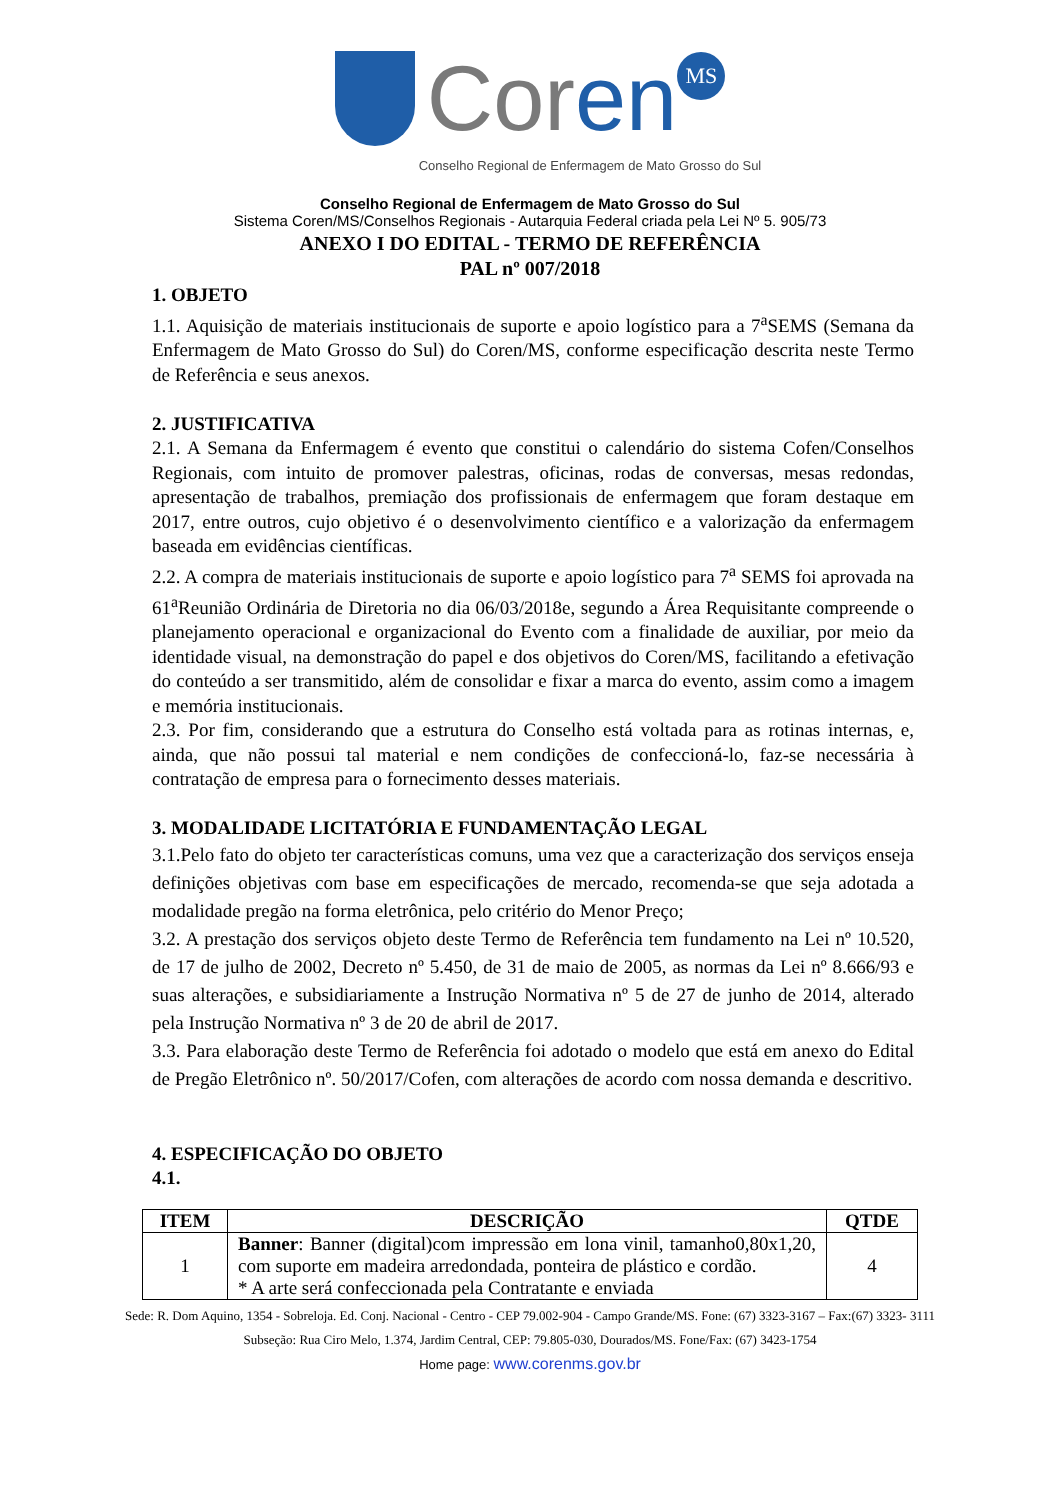Coren MS
Conselho Regional de Enfermagem de Mato Grosso do Sul
Conselho Regional de Enfermagem de Mato Grosso do Sul
Sistema Coren/MS/Conselhos Regionais - Autarquia Federal criada pela Lei Nº 5. 905/73
ANEXO I DO EDITAL - TERMO DE REFERÊNCIA
PAL nº 007/2018
1. OBJETO
1.1. Aquisição de materiais institucionais de suporte e apoio logístico para a 7<sup>a</sup>SEMS (Semana da Enfermagem de Mato Grosso do Sul) do Coren/MS, conforme especificação descrita neste Termo de Referência e seus anexos.
2. JUSTIFICATIVA
2.1. A Semana da Enfermagem é evento que constitui o calendário do sistema Cofen/Conselhos Regionais, com intuito de promover palestras, oficinas, rodas de conversas, mesas redondas, apresentação de trabalhos, premiação dos profissionais de enfermagem que foram destaque em 2017, entre outros, cujo objetivo é o desenvolvimento científico e a valorização da enfermagem baseada em evidências científicas.
2.2. A compra de materiais institucionais de suporte e apoio logístico para 7<sup>a</sup> SEMS foi aprovada na 61<sup>a</sup>Reunião Ordinária de Diretoria no dia 06/03/2018e, segundo a Área Requisitante compreende o planejamento operacional e organizacional do Evento com a finalidade de auxiliar, por meio da identidade visual, na demonstração do papel e dos objetivos do Coren/MS, facilitando a efetivação do conteúdo a ser transmitido, além de consolidar e fixar a marca do evento, assim como a imagem e memória institucionais.
2.3. Por fim, considerando que a estrutura do Conselho está voltada para as rotinas internas, e, ainda, que não possui tal material e nem condições de confeccioná-lo, faz-se necessária à contratação de empresa para o fornecimento desses materiais.
3. MODALIDADE LICITATÓRIA E FUNDAMENTAÇÃO LEGAL
3.1.Pelo fato do objeto ter características comuns, uma vez que a caracterização dos serviços enseja definições objetivas com base em especificações de mercado, recomenda-se que seja adotada a modalidade pregão na forma eletrônica, pelo critério do Menor Preço;
3.2. A prestação dos serviços objeto deste Termo de Referência tem fundamento na Lei nº 10.520, de 17 de julho de 2002, Decreto nº 5.450, de 31 de maio de 2005, as normas da Lei nº 8.666/93 e suas alterações, e subsidiariamente a Instrução Normativa nº 5 de 27 de junho de 2014, alterado pela Instrução Normativa nº 3 de 20 de abril de 2017.
3.3. Para elaboração deste Termo de Referência foi adotado o modelo que está em anexo do Edital de Pregão Eletrônico nº. 50/2017/Cofen, com alterações de acordo com nossa demanda e descritivo.
4. ESPECIFICAÇÃO DO OBJETO
4.1.
| ITEM | DESCRIÇÃO | QTDE |
| --- | --- | --- |
| 1 | Banner : Banner (digital)com impressão em lona vinil, tamanho0,80x1,20, com suporte em madeira arredondada, ponteira de plástico e cordão. * A arte será confeccionada pela Contratante e enviada | 4 |
Sede: R. Dom Aquino, 1354 - Sobreloja. Ed. Conj. Nacional - Centro - CEP 79.002-904 - Campo Grande/MS. Fone: (67) 3323-3167 – Fax:(67) 3323- 3111
Subseção: Rua Ciro Melo, 1.374, Jardim Central, CEP: 79.805-030, Dourados/MS. Fone/Fax: (67) 3423-1754
Home page: www.corenms.gov.br